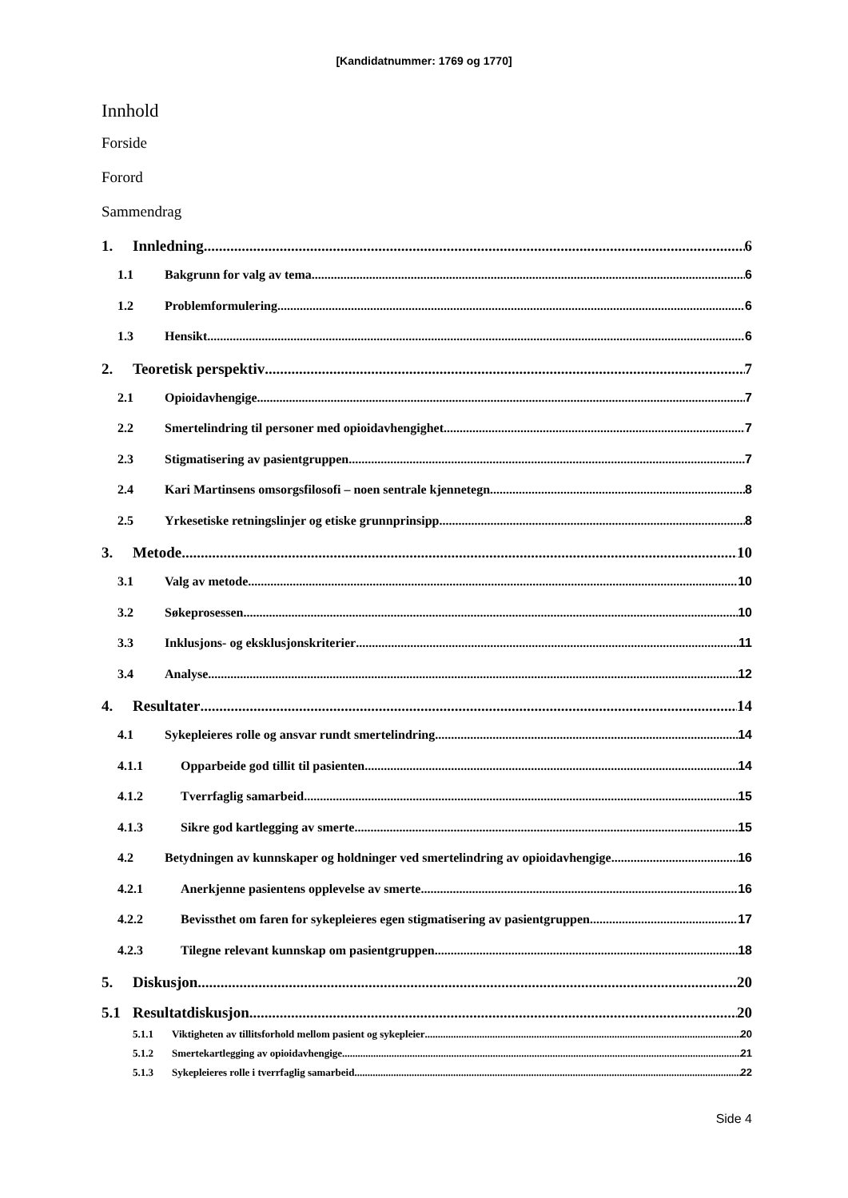[Kandidatnummer: 1769 og 1770]
Innhold
Forside
Forord
Sammendrag
1. Innledning 6
1.1 Bakgrunn for valg av tema 6
1.2 Problemformulering 6
1.3 Hensikt 6
2. Teoretisk perspektiv 7
2.1 Opioidavhengige 7
2.2 Smertelindring til personer med opioidavhengighet 7
2.3 Stigmatisering av pasientgruppen 7
2.4 Kari Martinsens omsorgsfilosofi – noen sentrale kjennetegn 8
2.5 Yrkesetiske retningslinjer og etiske grunnprinsipp 8
3. Metode 10
3.1 Valg av metode 10
3.2 Søkeprosessen 10
3.3 Inklusjons- og eksklusjonskriterier 11
3.4 Analyse 12
4. Resultater 14
4.1 Sykepleieres rolle og ansvar rundt smertelindring 14
4.1.1 Opparbeide god tillit til pasienten 14
4.1.2 Tverrfaglig samarbeid 15
4.1.3 Sikre god kartlegging av smerte 15
4.2 Betydningen av kunnskaper og holdninger ved smertelindring av opioidavhengige 16
4.2.1 Anerkjenne pasientens opplevelse av smerte 16
4.2.2 Bevissthet om faren for sykepleieres egen stigmatisering av pasientgruppen 17
4.2.3 Tilegne relevant kunnskap om pasientgruppen 18
5. Diskusjon 20
5.1 Resultatdiskusjon 20
5.1.1 Viktigheten av tillitsforhold mellom pasient og sykepleier 20
5.1.2 Smertekartlegging av opioidavhengige 21
5.1.3 Sykepleieres rolle i tverrfaglig samarbeid 22
Side 4